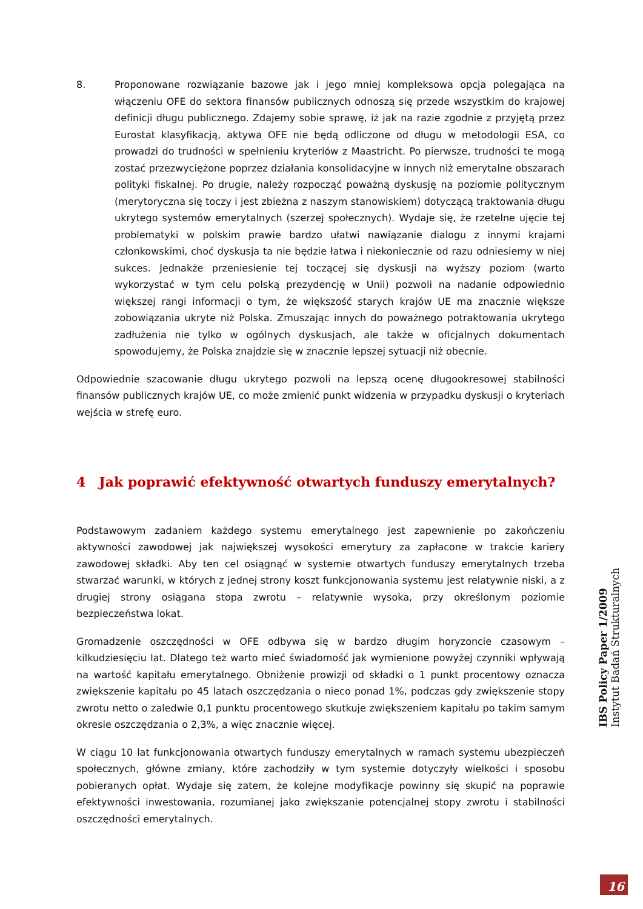8. Proponowane rozwiązanie bazowe jak i jego mniej kompleksowa opcja polegająca na włączeniu OFE do sektora finansów publicznych odnoszą się przede wszystkim do krajowej definicji długu publicznego. Zdajemy sobie sprawę, iż jak na razie zgodnie z przyjętą przez Eurostat klasyfikacją, aktywa OFE nie będą odliczone od długu w metodologii ESA, co prowadzi do trudności w spełnieniu kryteriów z Maastricht. Po pierwsze, trudności te mogą zostać przezwyciężone poprzez działania konsolidacyjne w innych niż emerytalne obszarach polityki fiskalnej. Po drugie, należy rozpocząć poważną dyskusję na poziomie politycznym (merytoryczna się toczy i jest zbieżna z naszym stanowiskiem) dotyczącą traktowania długu ukrytego systemów emerytalnych (szerzej społecznych). Wydaje się, że rzetelne ujęcie tej problematyki w polskim prawie bardzo ułatwi nawiązanie dialogu z innymi krajami członkowskimi, choć dyskusja ta nie będzie łatwa i niekoniecznie od razu odniesiemy w niej sukces. Jednakże przeniesienie tej toczącej się dyskusji na wyższy poziom (warto wykorzystać w tym celu polską prezydencję w Unii) pozwoli na nadanie odpowiednio większej rangi informacji o tym, że większość starych krajów UE ma znacznie większe zobowiązania ukryte niż Polska. Zmuszając innych do poważnego potraktowania ukrytego zadłużenia nie tylko w ogólnych dyskusjach, ale także w oficjalnych dokumentach spowodujemy, że Polska znajdzie się w znacznie lepszej sytuacji niż obecnie.
Odpowiednie szacowanie długu ukrytego pozwoli na lepszą ocenę długookresowej stabilności finansów publicznych krajów UE, co może zmienić punkt widzenia w przypadku dyskusji o kryteriach wejścia w strefę euro.
4 Jak poprawić efektywność otwartych funduszy emerytalnych?
Podstawowym zadaniem każdego systemu emerytalnego jest zapewnienie po zakończeniu aktywności zawodowej jak największej wysokości emerytury za zapłacone w trakcie kariery zawodowej składki. Aby ten cel osiągnąć w systemie otwartych funduszy emerytalnych trzeba stwarzać warunki, w których z jednej strony koszt funkcjonowania systemu jest relatywnie niski, a z drugiej strony osiągana stopa zwrotu – relatywnie wysoka, przy określonym poziomie bezpieczeństwa lokat.
Gromadzenie oszczędności w OFE odbywa się w bardzo długim horyzoncie czasowym – kilkudziesięciu lat. Dlatego też warto mieć świadomość jak wymienione powyżej czynniki wpływają na wartość kapitału emerytalnego. Obniżenie prowizji od składki o 1 punkt procentowy oznacza zwiększenie kapitału po 45 latach oszczędzania o nieco ponad 1%, podczas gdy zwiększenie stopy zwrotu netto o zaledwie 0,1 punktu procentowego skutkuje zwiększeniem kapitału po takim samym okresie oszczędzania o 2,3%, a więc znacznie więcej.
W ciągu 10 lat funkcjonowania otwartych funduszy emerytalnych w ramach systemu ubezpieczeń społecznych, główne zmiany, które zachodziły w tym systemie dotyczyły wielkości i sposobu pobieranych opłat. Wydaje się zatem, że kolejne modyfikacje powinny się skupić na poprawie efektywności inwestowania, rozumianej jako zwiększanie potencjalnej stopy zwrotu i stabilności oszczędności emerytalnych.
IBS Policy Paper 1/2009 Instytut Badań Strukturalnych
16